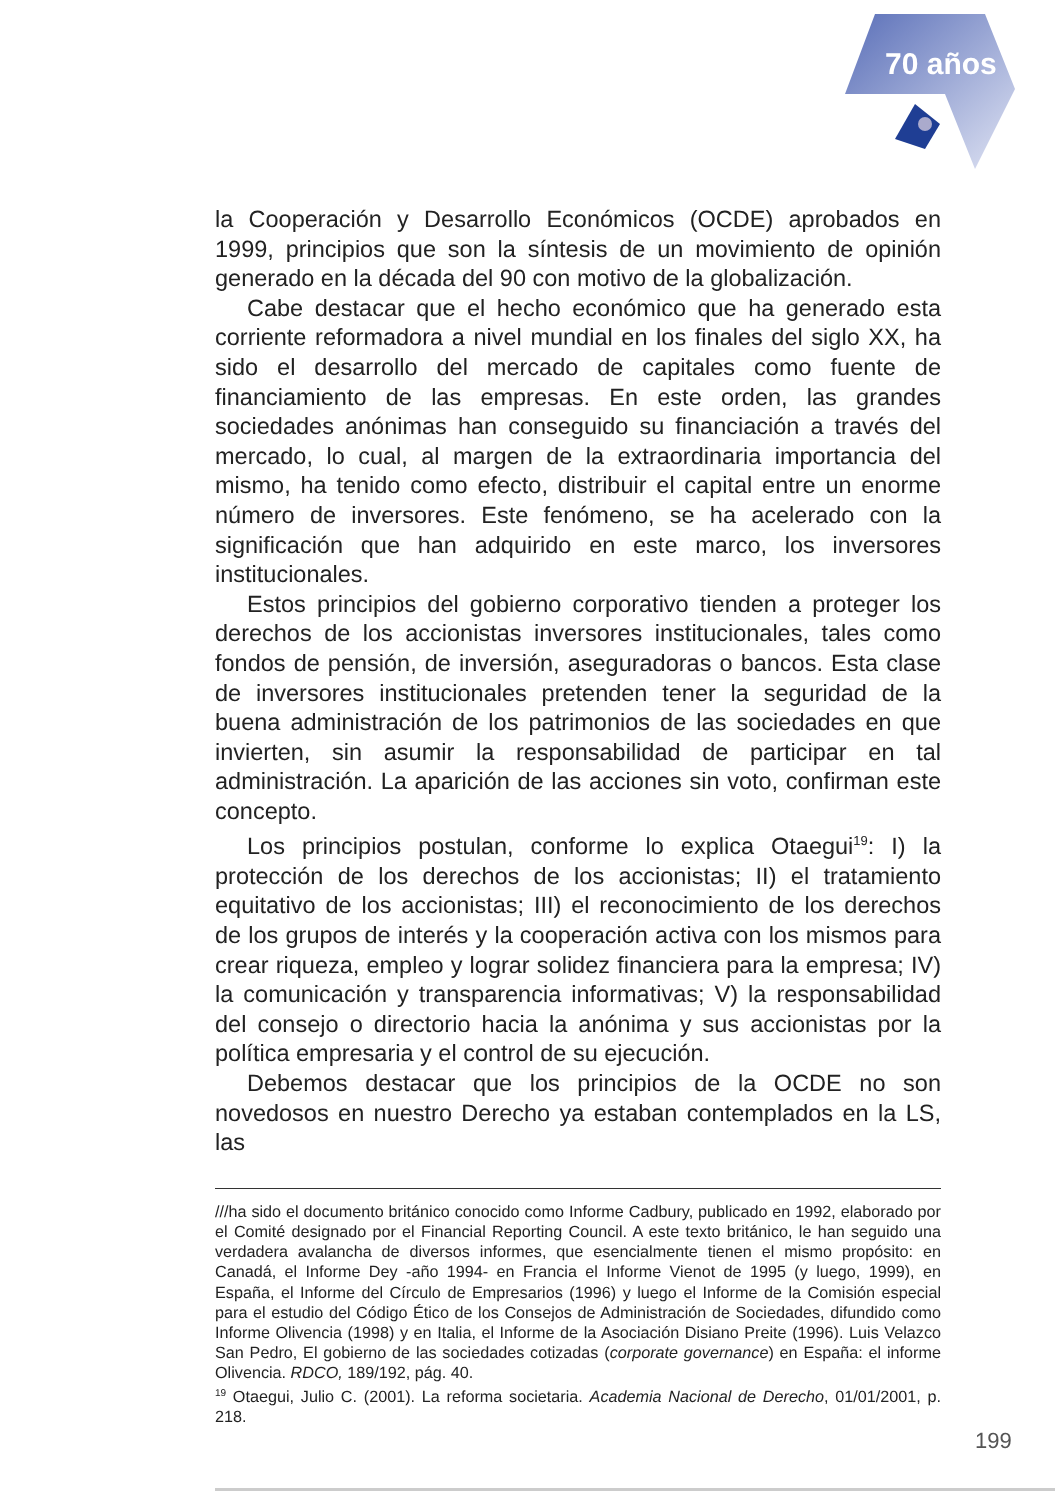70 años
la Cooperación y Desarrollo Económicos (OCDE) aprobados en 1999, principios que son la síntesis de un movimiento de opinión generado en la década del 90 con motivo de la globalización.
Cabe destacar que el hecho económico que ha generado esta corriente reformadora a nivel mundial en los finales del siglo XX, ha sido el desarrollo del mercado de capitales como fuente de financiamiento de las empresas. En este orden, las grandes sociedades anónimas han conseguido su financiación a través del mercado, lo cual, al margen de la extraordinaria importancia del mismo, ha tenido como efecto, distribuir el capital entre un enorme número de inversores. Este fenómeno, se ha acelerado con la significación que han adquirido en este marco, los inversores institucionales.
Estos principios del gobierno corporativo tienden a proteger los derechos de los accionistas inversores institucionales, tales como fondos de pensión, de inversión, aseguradoras o bancos. Esta clase de inversores institucionales pretenden tener la seguridad de la buena administración de los patrimonios de las sociedades en que invierten, sin asumir la responsabilidad de participar en tal administración. La aparición de las acciones sin voto, confirman este concepto.
Los principios postulan, conforme lo explica Otaegui<sup>19</sup>: I) la protección de los derechos de los accionistas; II) el tratamiento equitativo de los accionistas; III) el reconocimiento de los derechos de los grupos de interés y la cooperación activa con los mismos para crear riqueza, empleo y lograr solidez financiera para la empresa; IV) la comunicación y transparencia informativas; V) la responsabilidad del consejo o directorio hacia la anónima y sus accionistas por la política empresaria y el control de su ejecución.
Debemos destacar que los principios de la OCDE no son novedosos en nuestro Derecho ya estaban contemplados en la LS, las
///ha sido el documento británico conocido como Informe Cadbury, publicado en 1992, elaborado por el Comité designado por el Financial Reporting Council. A este texto británico, le han seguido una verdadera avalancha de diversos informes, que esencialmente tienen el mismo propósito: en Canadá, el Informe Dey -año 1994- en Francia el Informe Vienot de 1995 (y luego, 1999), en España, el Informe del Círculo de Empresarios (1996) y luego el Informe de la Comisión especial para el estudio del Código Ético de los Consejos de Administración de Sociedades, difundido como Informe Olivencia (1998) y en Italia, el Informe de la Asociación Disiano Preite (1996). Luis Velazco San Pedro, El gobierno de las sociedades cotizadas (corporate governance) en España: el informe Olivencia. RDCO, 189/192, pág. 40.
<sup>19</sup> Otaegui, Julio C. (2001). La reforma societaria. Academia Nacional de Derecho, 01/01/2001, p. 218.
199